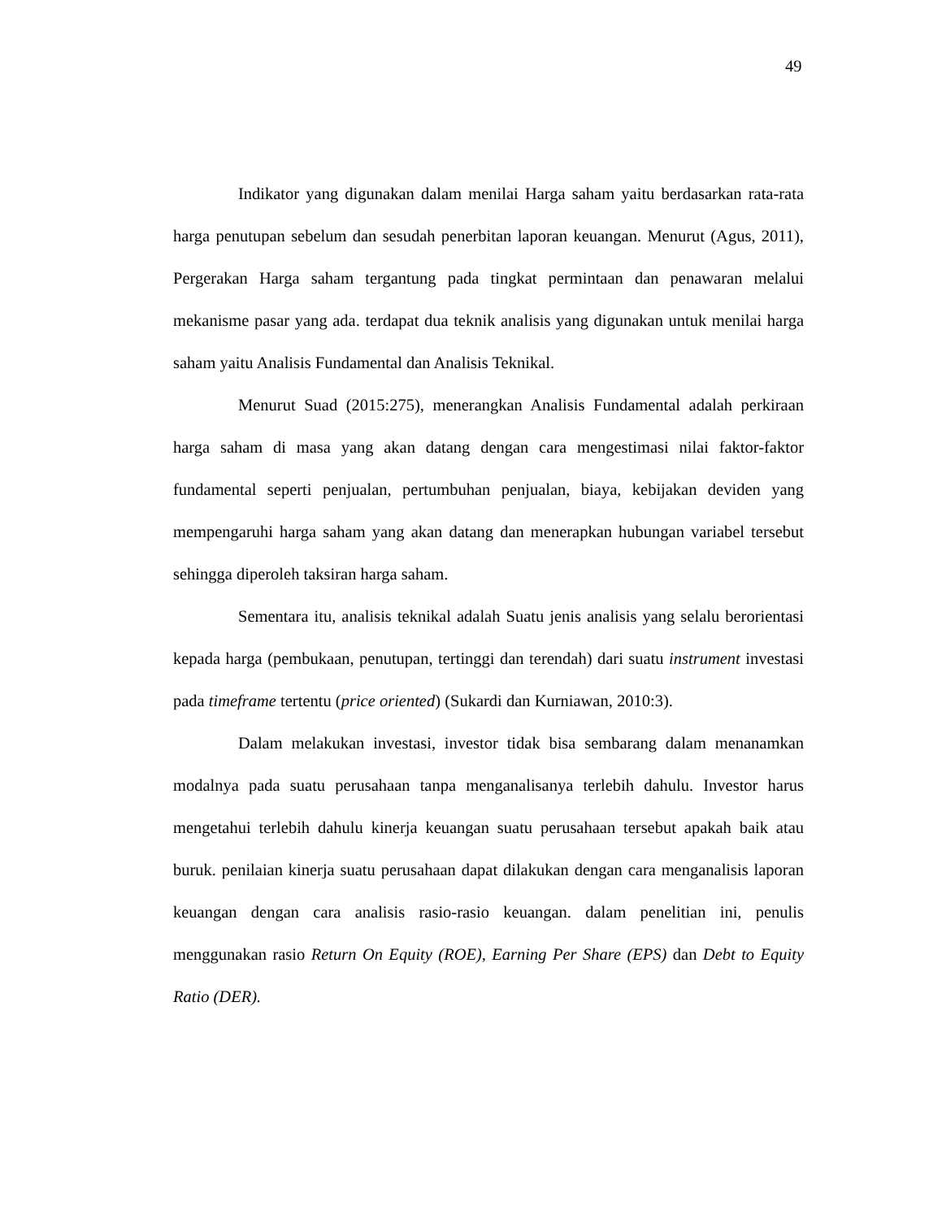49
Indikator yang digunakan dalam menilai Harga saham yaitu berdasarkan rata-rata harga penutupan sebelum dan sesudah penerbitan laporan keuangan. Menurut (Agus, 2011), Pergerakan Harga saham tergantung pada tingkat permintaan dan penawaran melalui mekanisme pasar yang ada. terdapat dua teknik analisis yang digunakan untuk menilai harga saham yaitu Analisis Fundamental dan Analisis Teknikal.
Menurut Suad (2015:275), menerangkan Analisis Fundamental adalah perkiraan harga saham di masa yang akan datang dengan cara mengestimasi nilai faktor-faktor fundamental seperti penjualan, pertumbuhan penjualan, biaya, kebijakan deviden yang mempengaruhi harga saham yang akan datang dan menerapkan hubungan variabel tersebut sehingga diperoleh taksiran harga saham.
Sementara itu, analisis teknikal adalah Suatu jenis analisis yang selalu berorientasi kepada harga (pembukaan, penutupan, tertinggi dan terendah) dari suatu instrument investasi pada timeframe tertentu (price oriented) (Sukardi dan Kurniawan, 2010:3).
Dalam melakukan investasi, investor tidak bisa sembarang dalam menanamkan modalnya pada suatu perusahaan tanpa menganalisanya terlebih dahulu. Investor harus mengetahui terlebih dahulu kinerja keuangan suatu perusahaan tersebut apakah baik atau buruk. penilaian kinerja suatu perusahaan dapat dilakukan dengan cara menganalisis laporan keuangan dengan cara analisis rasio-rasio keuangan. dalam penelitian ini, penulis menggunakan rasio Return On Equity (ROE), Earning Per Share (EPS) dan Debt to Equity Ratio (DER).